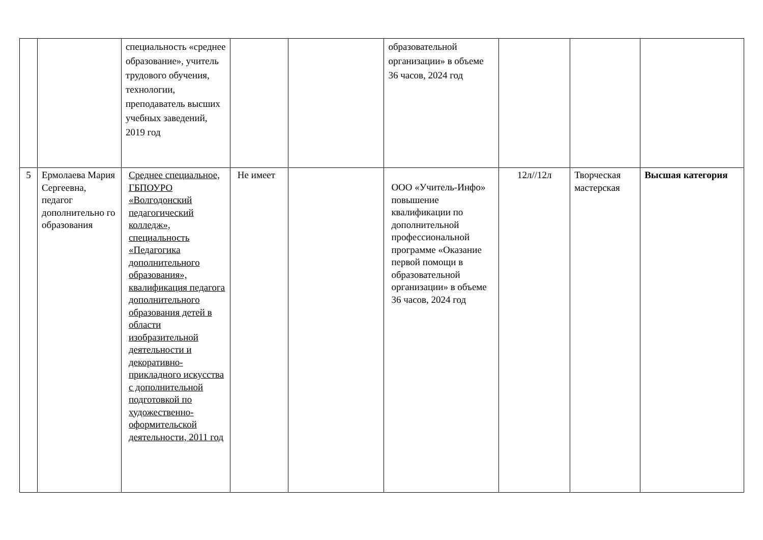| | | специальность «среднее образование», учитель трудового обучения, технологии, преподаватель высших учебных заведений, 2019 год | | | образовательной организации» в объеме 36 часов, 2024 год | | | |
| 5 | Ермолаева Мария Сергеевна, педагог дополнительно го образования | Среднее специальное, ГБПОУРО «Волгодонский педагогический колледж», специальность «Педагогика дополнительного образования», квалификация педагога дополнительного образования детей в области изобразительной деятельности и декоративно-прикладного искусства с дополнительной подготовкой по художественно-оформительской деятельности, 2011 год | Не имеет | | ООО «Учитель-Инфо» повышение квалификации по дополнительной профессиональной программе «Оказание первой помощи в образовательной организации» в объеме 36 часов, 2024 год | 12л//12л | Творческая мастерская | Высшая категория |